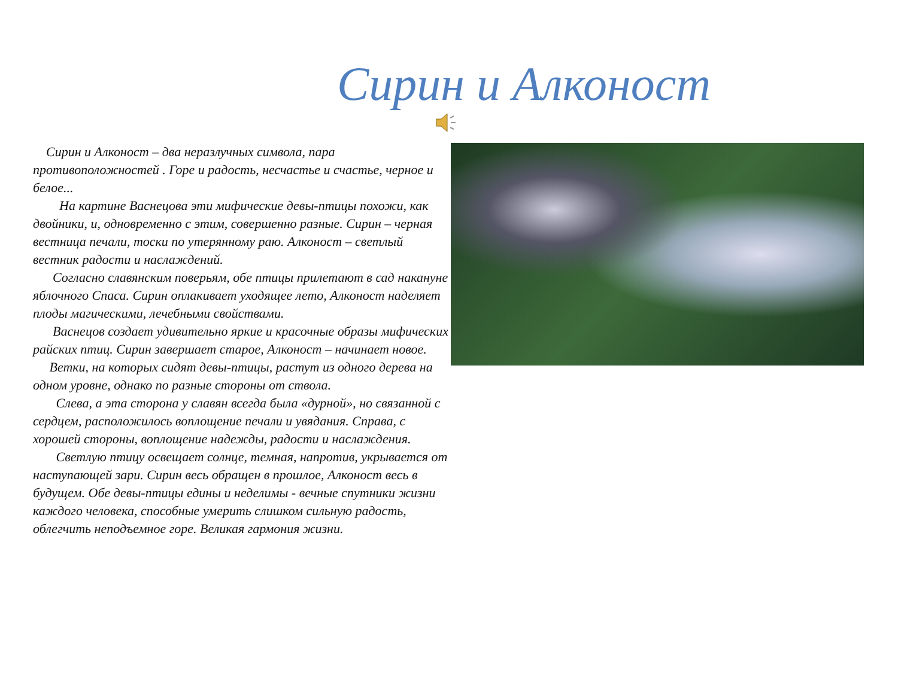Сирин и Алконост
Сирин и Алконост – два неразлучных символа, пара противоположностей . Горе и радость, несчастье и счастье, черное и белое...
На картине Васнецова эти мифические девы-птицы похожи, как двойники, и, одновременно с этим, совершенно разные. Сирин – черная вестница печали, тоски по утерянному раю. Алконост – светлый вестник радости и наслаждений.
Согласно славянским поверьям, обе птицы прилетают в сад накануне яблочного Спаса. Сирин оплакивает уходящее лето, Алконост наделяет плоды магическими, лечебными свойствами.
Васнецов создает удивительно яркие и красочные образы мифических райских птиц. Сирин завершает старое, Алконост – начинает новое.
Ветки, на которых сидят девы-птицы, растут из одного дерева на одном уровне, однако по разные стороны от ствола.
Слева, а эта сторона у славян всегда была «дурной», но связанной с сердцем, расположилось воплощение печали и увядания. Справа, с хорошей стороны, воплощение надежды, радости и наслаждения.
Светлую птицу освещает солнце, темная, напротив, укрывается от наступающей зари. Сирин весь обращен в прошлое, Алконост весь в будущем. Обе девы-птицы едины и неделимы - вечные спутники жизни каждого человека, способные умерить слишком сильную радость, облегчить неподъемное горе. Великая гармония жизни.